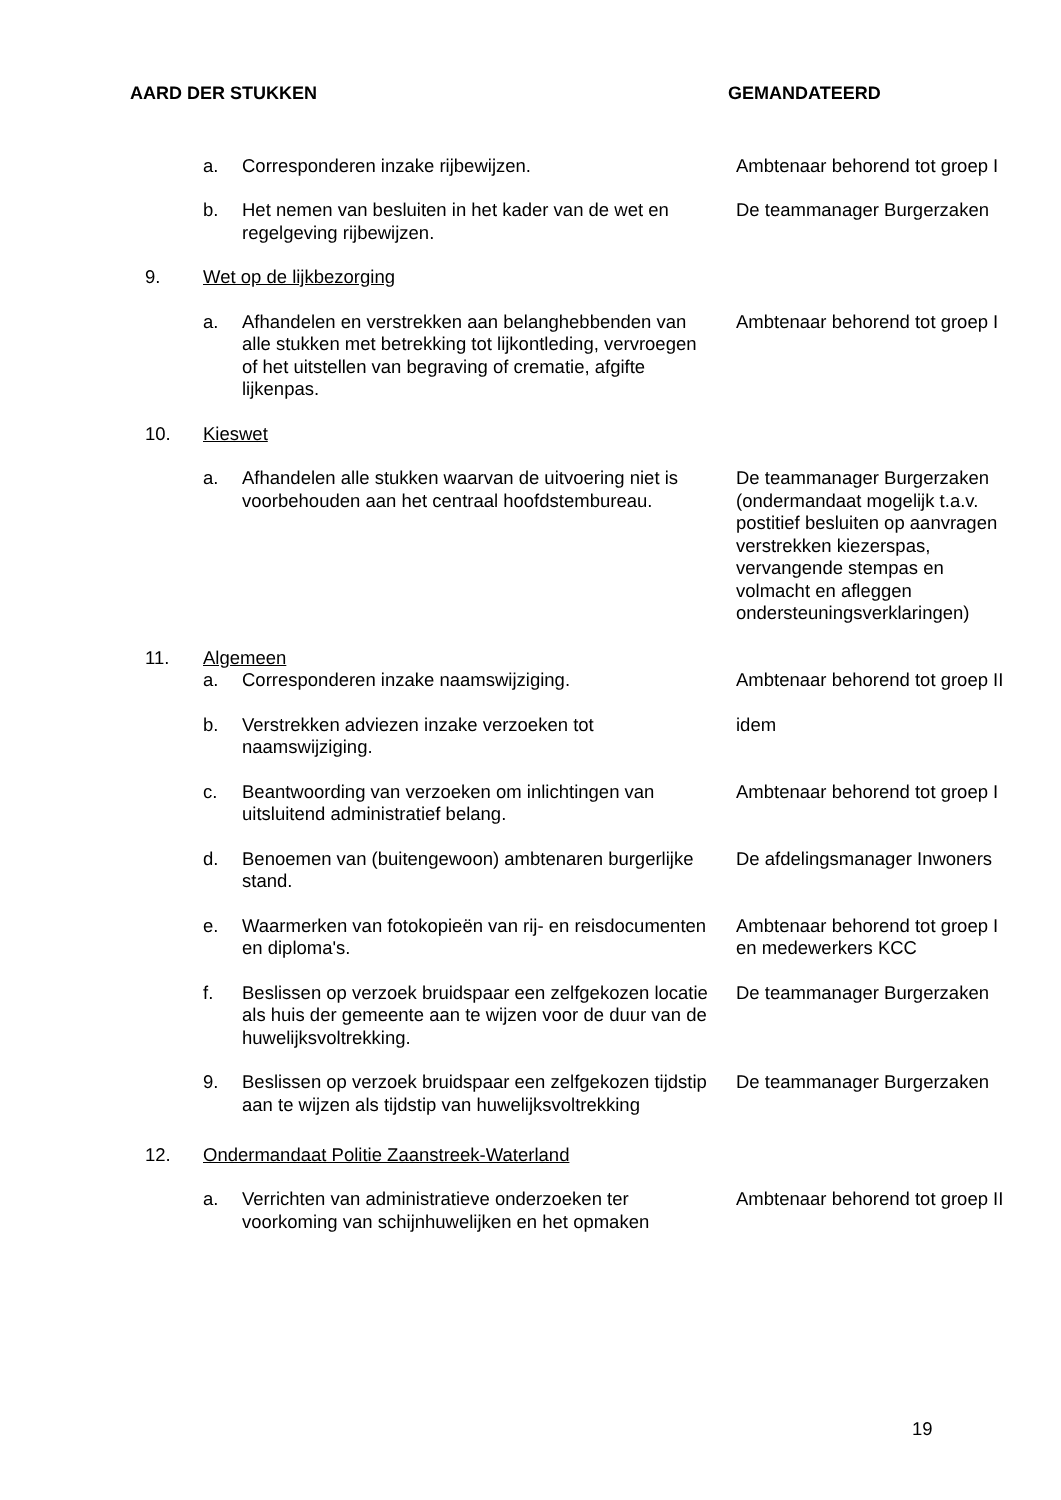AARD DER STUKKEN GEMANDATEERD
| | a. | Corresponderen inzake rijbewijzen. | Ambtenaar behorend tot groep I |
| | b. | Het nemen van besluiten in het kader van de wet en regelgeving rijbewijzen. | De teammanager Burgerzaken |
| 9. | Wet op de lijkbezorging | | |
| | a. | Afhandelen en verstrekken aan belanghebbenden van alle stukken met betrekking tot lijkontleding, vervroegen of het uitstellen van begraving of crematie, afgifte lijkenpas. | Ambtenaar behorend tot groep I |
| 10. | Kieswet | | |
| | a. | Afhandelen alle stukken waarvan de uitvoering niet is voorbehouden aan het centraal hoofdstembureau. | De teammanager Burgerzaken (ondermandaat mogelijk t.a.v. postitief besluiten op aanvragen verstrekken kiezerspas, vervangende stempas en volmacht en afleggen ondersteuningsverklaringen) |
| 11. | Algemeen | | |
| | a. | Corresponderen inzake naamswijziging. | Ambtenaar behorend tot groep II |
| | b. | Verstrekken adviezen inzake verzoeken tot naamswijziging. | idem |
| | c. | Beantwoording van verzoeken om inlichtingen van uitsluitend administratief belang. | Ambtenaar behorend tot groep I |
| | d. | Benoemen van (buitengewoon) ambtenaren burgerlijke stand. | De afdelingsmanager Inwoners |
| | e. | Waarmerken van fotokopieën van rij- en reisdocumenten en diploma's. | Ambtenaar behorend tot groep I en medewerkers KCC |
| | f. | Beslissen op verzoek bruidspaar een zelfgekozen locatie als huis der gemeente aan te wijzen voor de duur van de huwelijksvoltrekking. | De teammanager Burgerzaken |
| | 9. | Beslissen op verzoek bruidspaar een zelfgekozen tijdstip aan te wijzen als tijdstip van huwelijksvoltrekking | De teammanager Burgerzaken |
| 12. | Ondermandaat Politie Zaanstreek-Waterland | | |
| | a. | Verrichten van administratieve onderzoeken ter voorkoming van schijnhuwelijken en het opmaken | Ambtenaar behorend tot groep II |
19